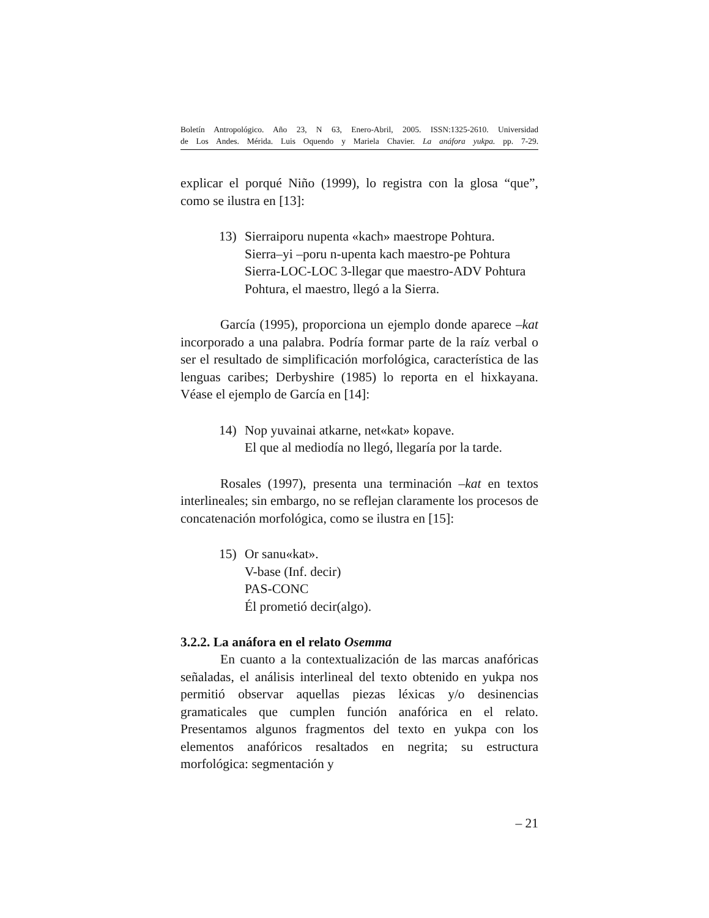Boletín Antropológico. Año 23, N 63, Enero-Abril, 2005. ISSN:1325-2610. Universidad
de Los Andes. Mérida. Luis Oquendo y Mariela Chavier. La anáfora yukpa. pp. 7-29.
explicar el porqué Niño (1999), lo registra con la glosa “que”, como se ilustra en [13]:
13) Sierraiporu nupenta «kach» maestrope Pohtura.
Sierra–yi –poru n-upenta kach maestro-pe Pohtura
Sierra-LOC-LOC 3-llegar que maestro-ADV Pohtura
Pohtura, el maestro, llegó a la Sierra.
García (1995), proporciona un ejemplo donde aparece –kat incorporado a una palabra. Podría formar parte de la raíz verbal o ser el resultado de simplificación morfológica, característica de las lenguas caribes; Derbyshire (1985) lo reporta en el hixkayana. Véase el ejemplo de García en [14]:
14) Nop yuvainai atkarne, net«kat» kopave.
El que al mediodía no llegó, llegaría por la tarde.
Rosales (1997), presenta una terminación –kat en textos interlineales; sin embargo, no se reflejan claramente los procesos de concatenación morfológica, como se ilustra en [15]:
15) Or sanu«kat».
V-base (Inf. decir)
PAS-CONC
Él prometió decir(algo).
3.2.2. La anáfora en el relato Osemma
En cuanto a la contextualización de las marcas anafóricas señaladas, el análisis interlineal del texto obtenido en yukpa nos permitió observar aquellas piezas léxicas y/o desinencias gramaticales que cumplen función anafórica en el relato. Presentamos algunos fragmentos del texto en yukpa con los elementos anafóricos resaltados en negrita; su estructura morfológica: segmentación y
– 21